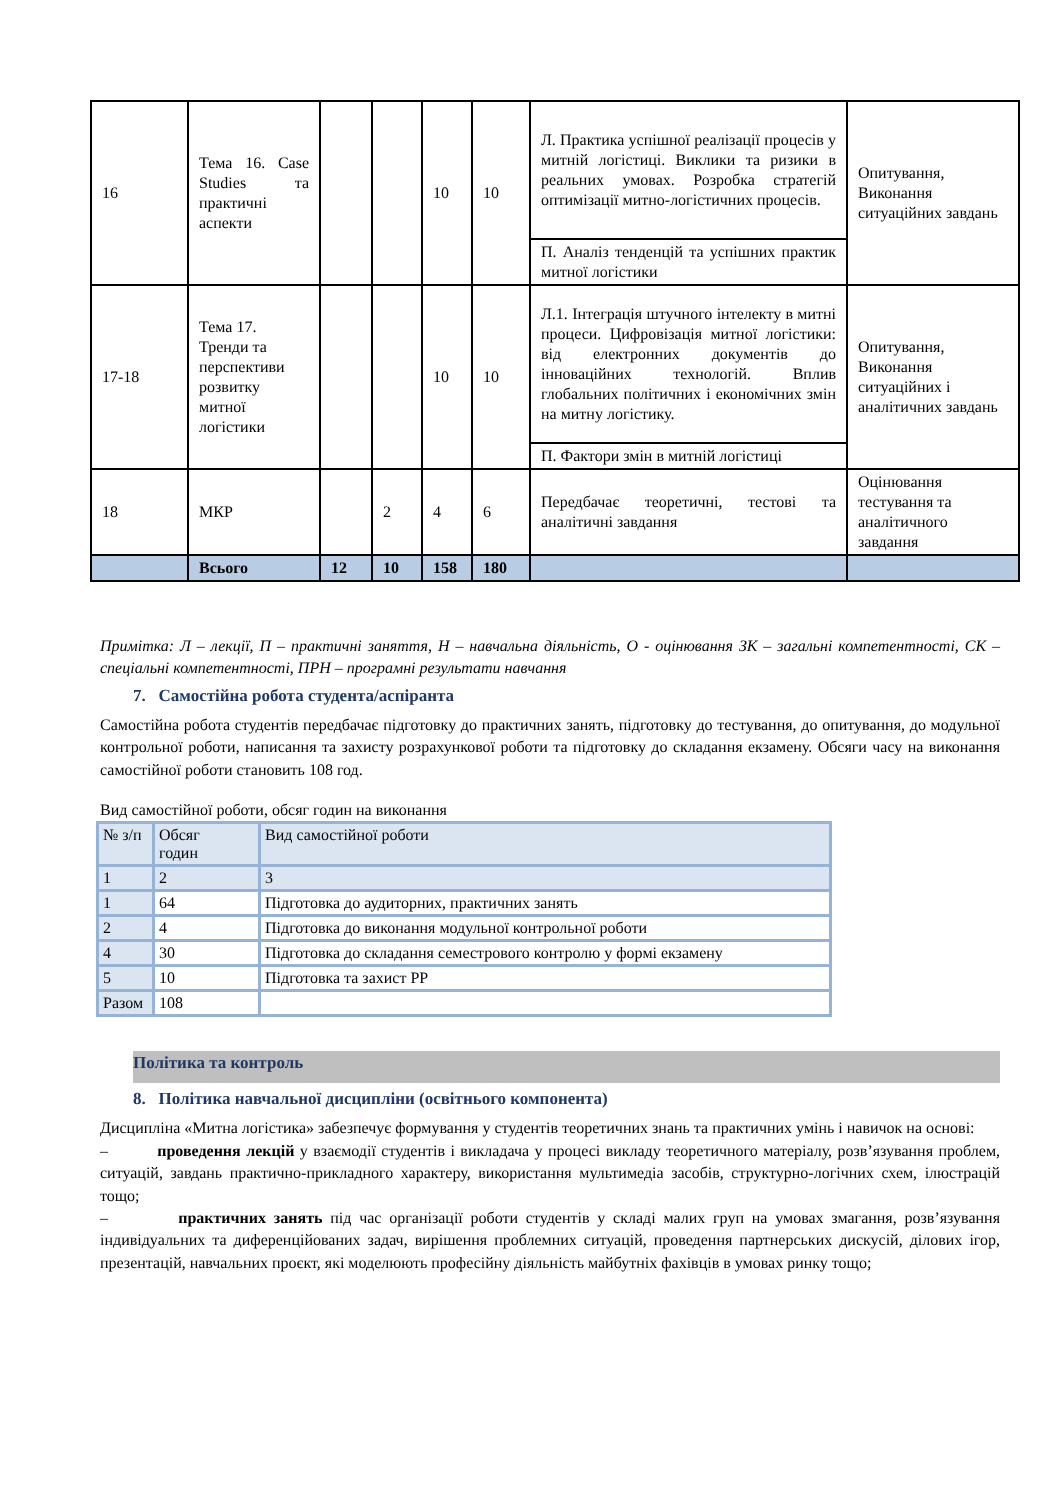| 16 | Тема 16. Case Studies та практичні аспекти | | | 10 | 10 | Л. Практика успішної реалізації процесів у митній логістиці. Виклики та ризики в реальних умовах. Розробка стратегій оптимізації митно-логістичних процесів. | Опитування, Виконання ситуаційних завдань |
| | | | | | | П. Аналіз тенденцій та успішних практик митної логістики | |
| 17-18 | Тема 17. Тренди та перспективи розвитку митної логістики | | | 10 | 10 | Л.1. Інтеграція штучного інтелекту в митні процеси. Цифровізація митної логістики: від електронних документів до інноваційних технологій. Вплив глобальних політичних і економічних змін на митну логістику. | Опитування, Виконання ситуаційних і аналітичних завдань |
| | | | | | | П. Фактори змін в митній логістиці | |
| 18 | МКР | | 2 | 4 | 6 | Передбачає теоретичні, тестові та аналітичні завдання | Оцінювання тестування та аналітичного завдання |
| | Всього | 12 | 10 | 158 | 180 | | |
Примітка: Л – лекції, П – практичні заняття, Н – навчальна діяльність, О - оцінювання ЗК – загальні компетентності, СК – спеціальні компетентності, ПРН – програмні результати навчання
7. Самостійна робота студента/аспіранта
Самостійна робота студентів передбачає підготовку до практичних занять, підготовку до тестування, до опитування, до модульної контрольної роботи, написання та захисту розрахункової роботи та підготовку до складання екзамену. Обсяги часу на виконання самостійної роботи становить 108 год.
Вид самостійної роботи, обсяг годин на виконання
| № з/п | Обсяг годин | Вид самостійної роботи |
| 1 | 2 | 3 |
| 1 | 64 | Підготовка до аудиторних, практичних занять |
| 2 | 4 | Підготовка до виконання модульної контрольної роботи |
| 4 | 30 | Підготовка до складання семестрового контролю у формі екзамену |
| 5 | 10 | Підготовка та захист РР |
| Разом | 108 | |
Політика та контроль
8. Політика навчальної дисципліни (освітнього компонента)
Дисципліна «Митна логістика» забезпечує формування у студентів теоретичних знань та практичних умінь і навичок на основі:
– проведення лекцій у взаємодії студентів і викладача у процесі викладу теоретичного матеріалу, розв’язування проблем, ситуацій, завдань практично-прикладного характеру, використання мультимедіа засобів, структурно-логічних схем, ілюстрацій тощо;
– практичних занять під час організації роботи студентів у складі малих груп на умовах змагання, розв’язування індивідуальних та диференційованих задач, вирішення проблемних ситуацій, проведення партнерських дискусій, ділових ігор, презентацій, навчальних проєкт, які моделюють професійну діяльність майбутніх фахівців в умовах ринку тощо;